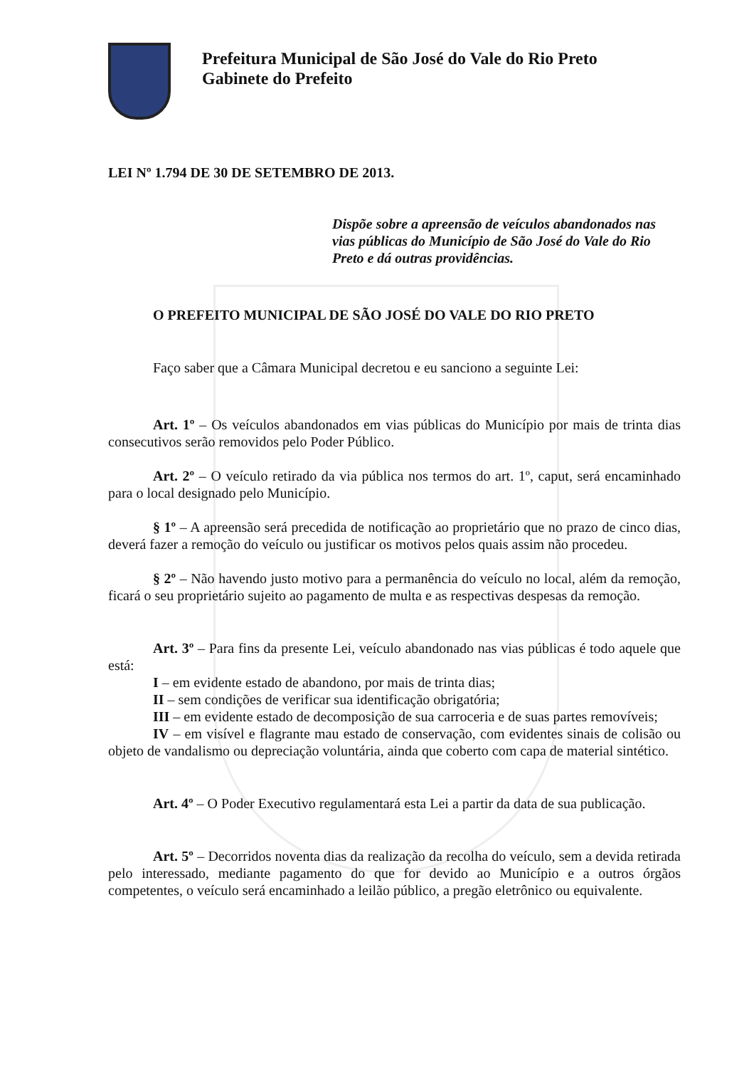Prefeitura Municipal de São José do Vale do Rio Preto
Gabinete do Prefeito
LEI Nº 1.794 DE 30 DE SETEMBRO DE 2013.
Dispõe sobre a apreensão de veículos abandonados nas vias públicas do Município de São José do Vale do Rio Preto e dá outras providências.
O PREFEITO MUNICIPAL DE SÃO JOSÉ DO VALE DO RIO PRETO
Faço saber que a Câmara Municipal decretou e eu sanciono a seguinte Lei:
Art. 1º – Os veículos abandonados em vias públicas do Município por mais de trinta dias consecutivos serão removidos pelo Poder Público.
Art. 2º – O veículo retirado da via pública nos termos do art. 1º, caput, será encaminhado para o local designado pelo Município.
§ 1º – A apreensão será precedida de notificação ao proprietário que no prazo de cinco dias, deverá fazer a remoção do veículo ou justificar os motivos pelos quais assim não procedeu.
§ 2º – Não havendo justo motivo para a permanência do veículo no local, além da remoção, ficará o seu proprietário sujeito ao pagamento de multa e as respectivas despesas da remoção.
Art. 3º – Para fins da presente Lei, veículo abandonado nas vias públicas é todo aquele que está:
I – em evidente estado de abandono, por mais de trinta dias;
II – sem condições de verificar sua identificação obrigatória;
III – em evidente estado de decomposição de sua carroceria e de suas partes removíveis;
IV – em visível e flagrante mau estado de conservação, com evidentes sinais de colisão ou objeto de vandalismo ou depreciação voluntária, ainda que coberto com capa de material sintético.
Art. 4º – O Poder Executivo regulamentará esta Lei a partir da data de sua publicação.
Art. 5º – Decorridos noventa dias da realização da recolha do veículo, sem a devida retirada pelo interessado, mediante pagamento do que for devido ao Município e a outros órgãos competentes, o veículo será encaminhado a leilão público, a pregão eletrônico ou equivalente.